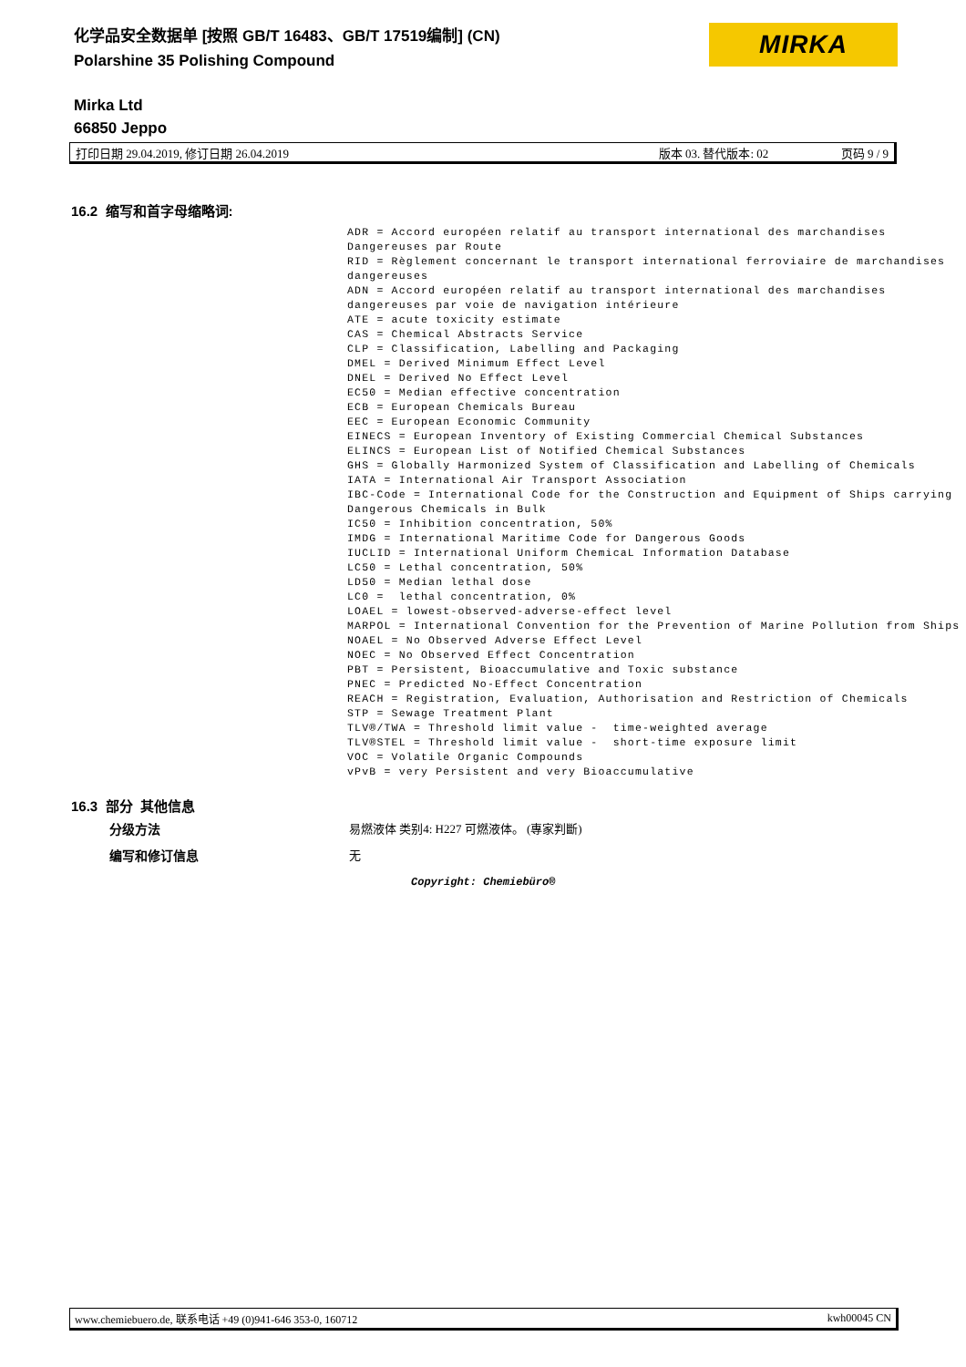化学品安全数据单 [按照 GB/T 16483、GB/T 17519编制] (CN)
Polarshine 35 Polishing Compound
MIRKA
Mirka Ltd
66850 Jeppo
打印日期 29.04.2019, 修订日期 26.04.2019 版本 03. 替代版本: 02 页码 9 / 9
16.2 缩写和首字母缩略词:
ADR = Accord européen relatif au transport international des marchandises Dangereuses par Route RID = Règlement concernant le transport international ferroviaire de marchandises dangereuses ADN = Accord européen relatif au transport international des marchandises dangereuses par voie de navigation intérieure ATE = acute toxicity estimate CAS = Chemical Abstracts Service CLP = Classification, Labelling and Packaging DMEL = Derived Minimum Effect Level DNEL = Derived No Effect Level EC50 = Median effective concentration ECB = European Chemicals Bureau EEC = European Economic Community EINECS = European Inventory of Existing Commercial Chemical Substances ELINCS = European List of Notified Chemical Substances GHS = Globally Harmonized System of Classification and Labelling of Chemicals IATA = International Air Transport Association IBC-Code = International Code for the Construction and Equipment of Ships carrying Dangerous Chemicals in Bulk IC50 = Inhibition concentration, 50% IMDG = International Maritime Code for Dangerous Goods IUCLID = International Uniform ChemicaL Information Database LC50 = Lethal concentration, 50% LD50 = Median lethal dose LC0 = lethal concentration, 0% LOAEL = lowest-observed-adverse-effect level MARPOL = International Convention for the Prevention of Marine Pollution from Ships NOAEL = No Observed Adverse Effect Level NOEC = No Observed Effect Concentration PBT = Persistent, Bioaccumulative and Toxic substance PNEC = Predicted No-Effect Concentration REACH = Registration, Evaluation, Authorisation and Restriction of Chemicals STP = Sewage Treatment Plant TLV®/TWA = Threshold limit value - time-weighted average TLV®STEL = Threshold limit value - short-time exposure limit VOC = Volatile Organic Compounds vPvB = very Persistent and very Bioaccumulative
16.3 部分 其他信息
分级方法
易燃液体 类别4: H227 可燃液体。 (專家判斷)
编写和修订信息 无
Copyright: Chemiebüro®
www.chemiebuero.de, 联系电话 +49 (0)941-646 353-0, 160712 kwh00045 CN